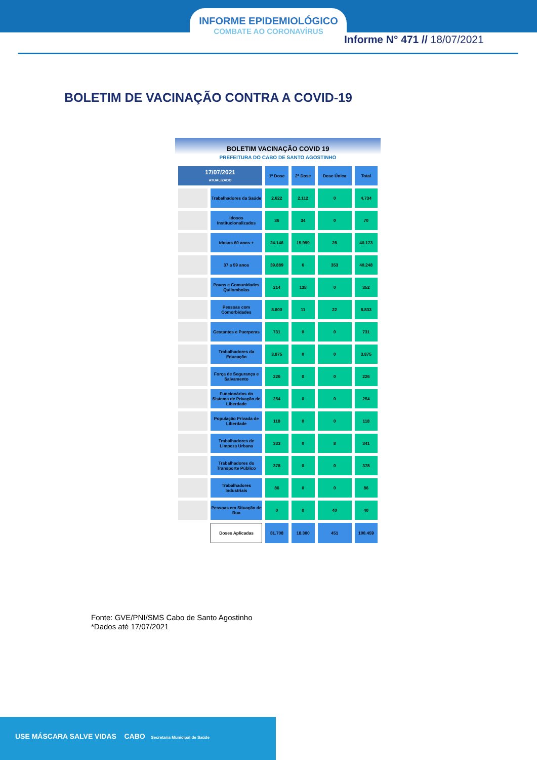INFORME EPIDEMIOLÓGICO
COMBATE AO CORONAVÍRUS
Informe N° 471 // 18/07/2021
BOLETIM DE VACINAÇÃO CONTRA A COVID-19
BOLETIM VACINAÇÃO COVID 19
PREFEITURA DO CABO DE SANTO AGOSTINHO
| 17/07/2021 ATUALIZADO | | 1ª Dose | 2ª Dose | Dose Única | Total |
| | Trabalhadores da Saúde | 2.622 | 2.112 | 0 | 4.734 |
| | Idosos Institucionalizados | 36 | 34 | 0 | 70 |
| | Idosos 60 anos + | 24.146 | 15.999 | 28 | 40.173 |
| | 37 a 59 anos | 39.889 | 6 | 353 | 40.248 |
| | Povos e Comunidades Quilombolas | 214 | 138 | 0 | 352 |
| | Pessoas com Comorbidades | 8.800 | 11 | 22 | 8.833 |
| | Gestantes e Puerperas | 731 | 0 | 0 | 731 |
| | Trabalhadores da Educação | 3.875 | 0 | 0 | 3.875 |
| | Força de Segurança e Salvamento | 226 | 0 | 0 | 226 |
| | Funcionários do Sistema de Privação de Liberdade | 254 | 0 | 0 | 254 |
| | População Privada de Liberdade | 118 | 0 | 0 | 118 |
| | Trabalhadores de Limpeza Urbana | 333 | 0 | 8 | 341 |
| | Trabalhadores do Transporte Público | 378 | 0 | 0 | 378 |
| | Trabalhadores Industriais | 86 | 0 | 0 | 86 |
| | Pessoas em Situação de Rua | 0 | 0 | 40 | 40 |
| | Doses Aplicadas | 81.708 | 18.300 | 451 | 100.459 |
Fonte: GVE/PNI/SMS Cabo de Santo Agostinho
*Dados até 17/07/2021
USE MÁSCARA SALVE VIDAS CABO Secretaria Municipal de Saúde